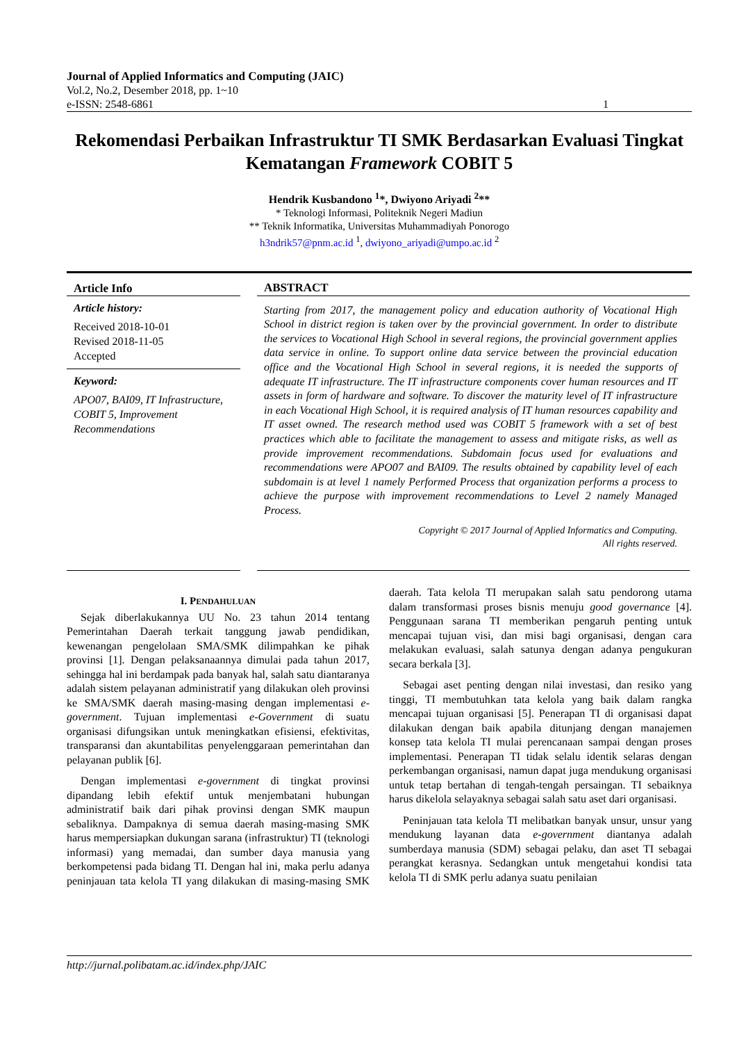Journal of Applied Informatics and Computing (JAIC)
Vol.2, No.2, Desember 2018, pp. 1~10
e-ISSN: 2548-6861 1
Rekomendasi Perbaikan Infrastruktur TI SMK Berdasarkan Evaluasi Tingkat Kematangan Framework COBIT 5
Hendrik Kusbandono <sup>1</sup>*, Dwiyono Ariyadi <sup>2</sup>**
* Teknologi Informasi, Politeknik Negeri Madiun
** Teknik Informatika, Universitas Muhammadiyah Ponorogo
h3ndrik57@pnm.ac.id <sup>1</sup>, dwiyono_ariyadi@umpo.ac.id <sup>2</sup>
Article Info
Article history:
Received 2018-10-01
Revised 2018-11-05
Accepted
Keyword:
APO07, BAI09, IT Infrastructure, COBIT 5, Improvement Recommendations
ABSTRACT
Starting from 2017, the management policy and education authority of Vocational High School in district region is taken over by the provincial government. In order to distribute the services to Vocational High School in several regions, the provincial government applies data service in online. To support online data service between the provincial education office and the Vocational High School in several regions, it is needed the supports of adequate IT infrastructure. The IT infrastructure components cover human resources and IT assets in form of hardware and software. To discover the maturity level of IT infrastructure in each Vocational High School, it is required analysis of IT human resources capability and IT asset owned. The research method used was COBIT 5 framework with a set of best practices which able to facilitate the management to assess and mitigate risks, as well as provide improvement recommendations. Subdomain focus used for evaluations and recommendations were APO07 and BAI09. The results obtained by capability level of each subdomain is at level 1 namely Performed Process that organization performs a process to achieve the purpose with improvement recommendations to Level 2 namely Managed Process.
Copyright © 2017 Journal of Applied Informatics and Computing.
All rights reserved.
I. PENDAHULUAN
Sejak diberlakukannya UU No. 23 tahun 2014 tentang Pemerintahan Daerah terkait tanggung jawab pendidikan, kewenangan pengelolaan SMA/SMK dilimpahkan ke pihak provinsi [1]. Dengan pelaksanaannya dimulai pada tahun 2017, sehingga hal ini berdampak pada banyak hal, salah satu diantaranya adalah sistem pelayanan administratif yang dilakukan oleh provinsi ke SMA/SMK daerah masing-masing dengan implementasi e-government. Tujuan implementasi e-Government di suatu organisasi difungsikan untuk meningkatkan efisiensi, efektivitas, transparansi dan akuntabilitas penyelenggaraan pemerintahan dan pelayanan publik [6].
Dengan implementasi e-government di tingkat provinsi dipandang lebih efektif untuk menjembatani hubungan administratif baik dari pihak provinsi dengan SMK maupun sebaliknya. Dampaknya di semua daerah masing-masing SMK harus mempersiapkan dukungan sarana (infrastruktur) TI (teknologi informasi) yang memadai, dan sumber daya manusia yang berkompetensi pada bidang TI. Dengan hal ini, maka perlu adanya peninjauan tata kelola TI yang dilakukan di masing-masing SMK daerah. Tata kelola TI merupakan salah satu pendorong utama dalam transformasi proses bisnis menuju good governance [4]. Penggunaan sarana TI memberikan pengaruh penting untuk mencapai tujuan visi, dan misi bagi organisasi, dengan cara melakukan evaluasi, salah satunya dengan adanya pengukuran secara berkala [3].
Sebagai aset penting dengan nilai investasi, dan resiko yang tinggi, TI membutuhkan tata kelola yang baik dalam rangka mencapai tujuan organisasi [5]. Penerapan TI di organisasi dapat dilakukan dengan baik apabila ditunjang dengan manajemen konsep tata kelola TI mulai perencanaan sampai dengan proses implementasi. Penerapan TI tidak selalu identik selaras dengan perkembangan organisasi, namun dapat juga mendukung organisasi untuk tetap bertahan di tengah-tengah persaingan. TI sebaiknya harus dikelola selayaknya sebagai salah satu aset dari organisasi.
Peninjauan tata kelola TI melibatkan banyak unsur, unsur yang mendukung layanan data e-government diantanya adalah sumberdaya manusia (SDM) sebagai pelaku, dan aset TI sebagai perangkat kerasnya. Sedangkan untuk mengetahui kondisi tata kelola TI di SMK perlu adanya suatu penilaian
http://jurnal.polibatam.ac.id/index.php/JAIC